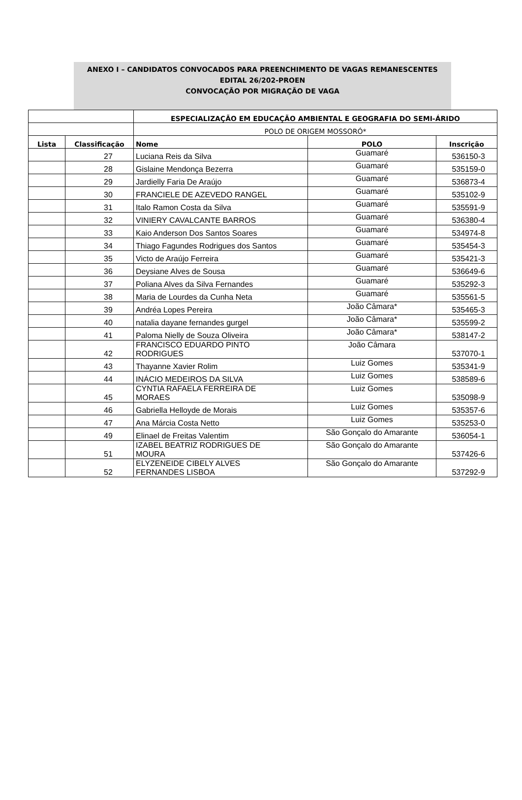ANEXO I – CANDIDATOS CONVOCADOS PARA PREENCHIMENTO DE VAGAS REMANESCENTES
EDITAL 26/202-PROEN
CONVOCAÇÃO POR MIGRAÇÃO DE VAGA
| | | ESPECIALIZAÇÃO EM EDUCAÇÃO AMBIENTAL E GEOGRAFIA DO SEMI-ÁRIDO | | |
| | | POLO DE ORIGEM MOSSORÓ* | | |
| Lista | Classificação | Nome | POLO | Inscrição |
| | 27 | Luciana Reis da Silva | Guamaré | 536150-3 |
| | 28 | Gislaine Mendonça Bezerra | Guamaré | 535159-0 |
| | 29 | Jardielly Faria De Araújo | Guamaré | 536873-4 |
| | 30 | FRANCIELE DE AZEVEDO RANGEL | Guamaré | 535102-9 |
| | 31 | Italo Ramon Costa da Silva | Guamaré | 535591-9 |
| | 32 | VINIERY CAVALCANTE BARROS | Guamaré | 536380-4 |
| | 33 | Kaio Anderson Dos Santos Soares | Guamaré | 534974-8 |
| | 34 | Thiago Fagundes Rodrigues dos Santos | Guamaré | 535454-3 |
| | 35 | Victo de Araújo Ferreira | Guamaré | 535421-3 |
| | 36 | Deysiane Alves de Sousa | Guamaré | 536649-6 |
| | 37 | Poliana Alves da Silva Fernandes | Guamaré | 535292-3 |
| | 38 | Maria de Lourdes da Cunha Neta | Guamaré | 535561-5 |
| | 39 | Andréa Lopes Pereira | João Câmara* | 535465-3 |
| | 40 | natalia dayane fernandes gurgel | João Câmara* | 535599-2 |
| | 41 | Paloma Nielly de Souza Oliveira | João Câmara* | 538147-2 |
| | 42 | FRANCISCO EDUARDO PINTO RODRIGUES | João Câmara | 537070-1 |
| | 43 | Thayanne Xavier Rolim | Luiz Gomes | 535341-9 |
| | 44 | INÁCIO MEDEIROS DA SILVA | Luiz Gomes | 538589-6 |
| | 45 | CYNTIA RAFAELA FERREIRA DE MORAES | Luiz Gomes | 535098-9 |
| | 46 | Gabriella Helloyde de Morais | Luiz Gomes | 535357-6 |
| | 47 | Ana Márcia Costa Netto | Luiz Gomes | 535253-0 |
| | 49 | Elinael de Freitas Valentim | São Gonçalo do Amarante | 536054-1 |
| | 51 | IZABEL BEATRIZ RODRIGUES DE MOURA | São Gonçalo do Amarante | 537426-6 |
| | 52 | ELYZENEIDE CIBELY ALVES FERNANDES LISBOA | São Gonçalo do Amarante | 537292-9 |